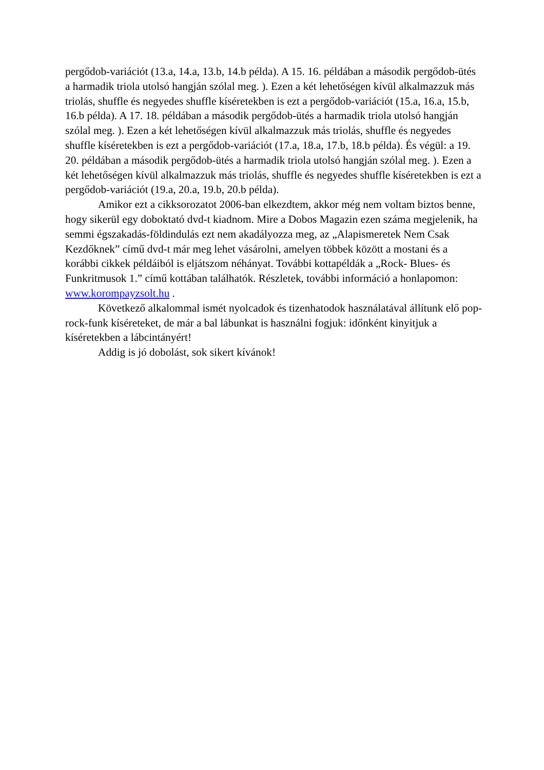pergődob-variációt (13.a, 14.a, 13.b, 14.b példa). A 15. 16. példában a második pergődob-ütés a harmadik triola utolsó hangján szólal meg. ). Ezen a két lehetőségen kívül alkalmazzuk más triolás, shuffle és negyedes shuffle kíséretekben is ezt a pergődob-variációt (15.a, 16.a, 15.b, 16.b példa). A 17. 18. példában a második pergődob-ütés a harmadik triola utolsó hangján szólal meg. ). Ezen a két lehetőségen kívül alkalmazzuk más triolás, shuffle és negyedes shuffle kíséretekben is ezt a pergődob-variációt (17.a, 18.a, 17.b, 18.b példa). És végül: a 19. 20. példában a második pergődob-ütés a harmadik triola utolsó hangján szólal meg. ). Ezen a két lehetőségen kívül alkalmazzuk más triolás, shuffle és negyedes shuffle kíséretekben is ezt a pergődob-variációt (19.a, 20.a, 19.b, 20.b példa).
Amikor ezt a cikksorozatot 2006-ban elkezdtem, akkor még nem voltam biztos benne, hogy sikerül egy doboktató dvd-t kiadnom. Mire a Dobos Magazin ezen száma megjelenik, ha semmi égszakadás-földindulás ezt nem akadályozza meg, az „Alapismeretek Nem Csak Kezdőknek” című dvd-t már meg lehet vásárolni, amelyen többek között a mostani és a korábbi cikkek példáiból is eljátszom néhányat. További kottapéldák a „Rock- Blues- és Funkritmusok 1.” című kottában találhatók. Részletek, további információ a honlapomon: www.korompayzsolt.hu .
Következő alkalommal ismét nyolcadok és tizenhatodok használatával állítunk elő pop-rock-funk kíséreteket, de már a bal lábunkat is használni fogjuk: időnként kinyitjuk a kíséretekben a lábcintányért!
Addig is jó dobolást, sok sikert kívánok!